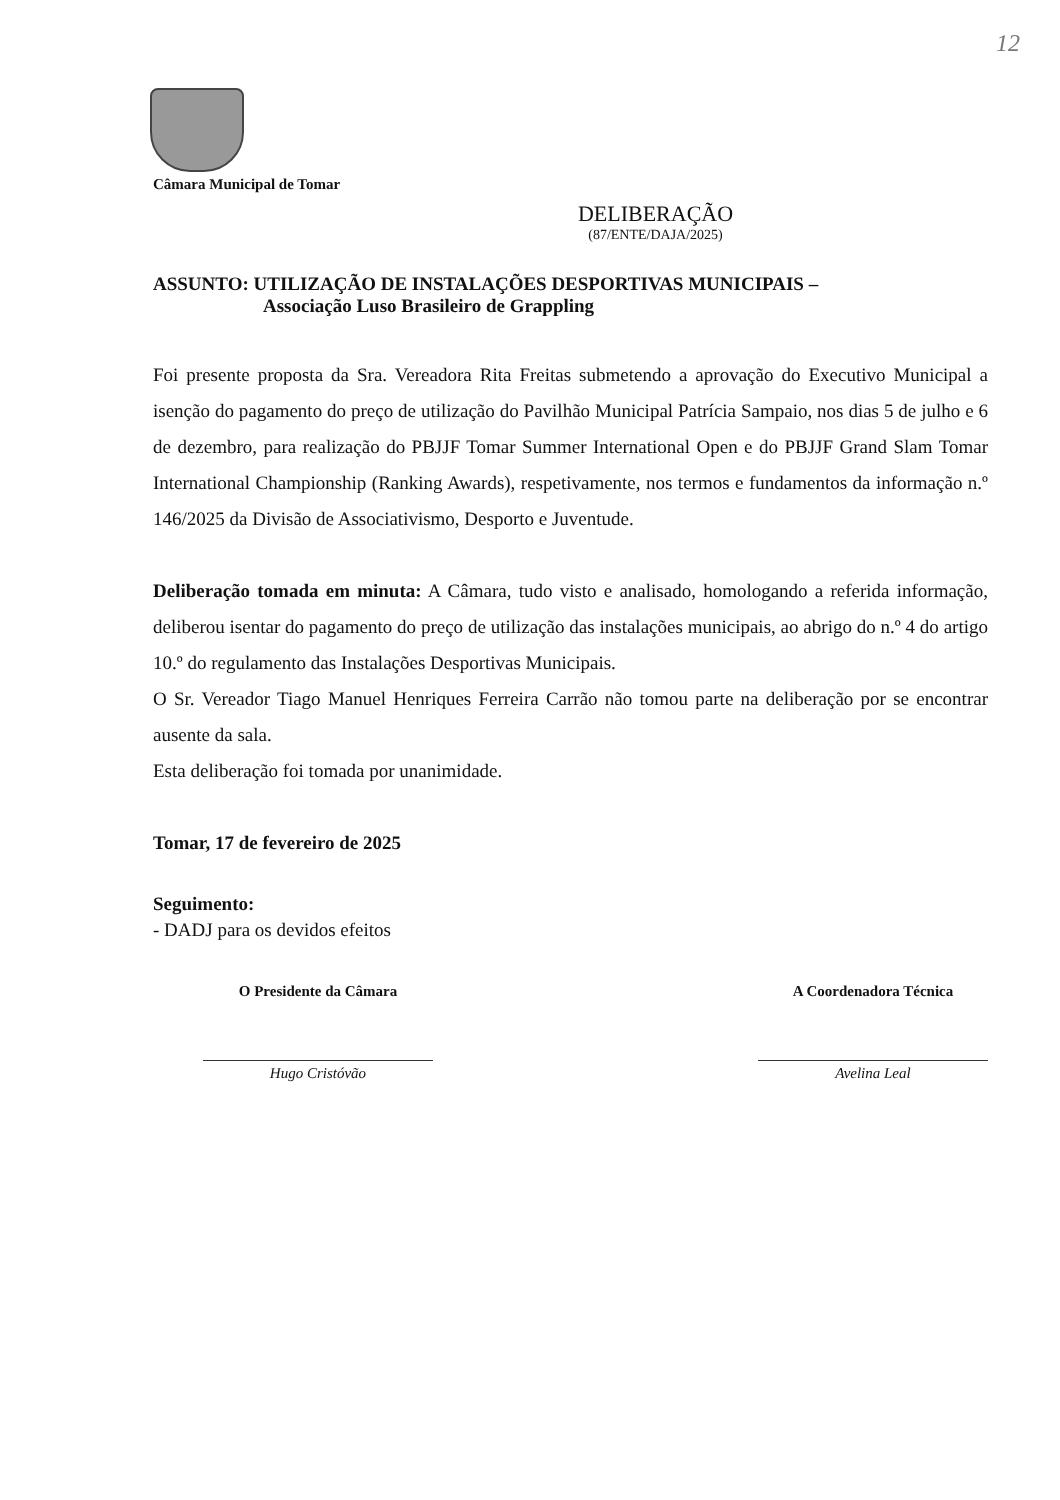12
Câmara Municipal de Tomar
DELIBERAÇÃO
(87/ENTE/DAJA/2025)
ASSUNTO: UTILIZAÇÃO DE INSTALAÇÕES DESPORTIVAS MUNICIPAIS –
Associação Luso Brasileiro de Grappling
Foi presente proposta da Sra. Vereadora Rita Freitas submetendo a aprovação do Executivo Municipal a isenção do pagamento do preço de utilização do Pavilhão Municipal Patrícia Sampaio, nos dias 5 de julho e 6 de dezembro, para realização do PBJJF Tomar Summer International Open e do PBJJF Grand Slam Tomar International Championship (Ranking Awards), respetivamente, nos termos e fundamentos da informação n.º 146/2025 da Divisão de Associativismo, Desporto e Juventude.
Deliberação tomada em minuta: A Câmara, tudo visto e analisado, homologando a referida informação, deliberou isentar do pagamento do preço de utilização das instalações municipais, ao abrigo do n.º 4 do artigo 10.º do regulamento das Instalações Desportivas Municipais.
O Sr. Vereador Tiago Manuel Henriques Ferreira Carrão não tomou parte na deliberação por se encontrar ausente da sala.
Esta deliberação foi tomada por unanimidade.
Tomar, 17 de fevereiro de 2025
Seguimento:
- DADJ para os devidos efeitos
O Presidente da Câmara
Hugo Cristóvão
A Coordenadora Técnica
Avelina Leal